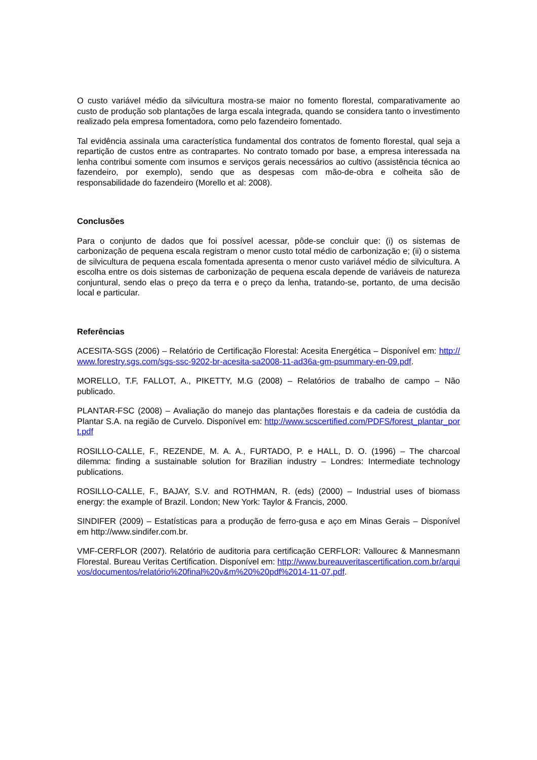O custo variável médio da silvicultura mostra-se maior no fomento florestal, comparativamente ao custo de produção sob plantações de larga escala integrada, quando se considera tanto o investimento realizado pela empresa fomentadora, como pelo fazendeiro fomentado.
Tal evidência assinala uma característica fundamental dos contratos de fomento florestal, qual seja a repartição de custos entre as contrapartes. No contrato tomado por base, a empresa interessada na lenha contribui somente com insumos e serviços gerais necessários ao cultivo (assistência técnica ao fazendeiro, por exemplo), sendo que as despesas com mão-de-obra e colheita são de responsabilidade do fazendeiro (Morello et al: 2008).
Conclusões
Para o conjunto de dados que foi possível acessar, pôde-se concluir que: (i) os sistemas de carbonização de pequena escala registram o menor custo total médio de carbonização e; (ii) o sistema de silvicultura de pequena escala fomentada apresenta o menor custo variável médio de silvicultura. A escolha entre os dois sistemas de carbonização de pequena escala depende de variáveis de natureza conjuntural, sendo elas o preço da terra e o preço da lenha, tratando-se, portanto, de uma decisão local e particular.
Referências
ACESITA-SGS (2006) – Relatório de Certificação Florestal: Acesita Energética – Disponível em: http://www.forestry.sgs.com/sgs-ssc-9202-br-acesita-sa2008-11-ad36a-gm-psummary-en-09.pdf.
MORELLO, T.F, FALLOT, A., PIKETTY, M.G (2008) – Relatórios de trabalho de campo – Não publicado.
PLANTAR-FSC (2008) – Avaliação do manejo das plantações florestais e da cadeia de custódia da Plantar S.A. na região de Curvelo. Disponível em: http://www.scscertified.com/PDFS/forest_plantar_port.pdf
ROSILLO-CALLE, F., REZENDE, M. A. A., FURTADO, P. e HALL, D. O. (1996) – The charcoal dilemma: finding a sustainable solution for Brazilian industry – Londres: Intermediate technology publications.
ROSILLO-CALLE, F., BAJAY, S.V. and ROTHMAN, R. (eds) (2000) – Industrial uses of biomass energy: the example of Brazil. London; New York: Taylor & Francis, 2000.
SINDIFER (2009) – Estatísticas para a produção de ferro-gusa e aço em Minas Gerais – Disponível em http://www.sindifer.com.br.
VMF-CERFLOR (2007). Relatório de auditoria para certificação CERFLOR: Vallourec & Mannesmann Florestal. Bureau Veritas Certification. Disponível em: http://www.bureauveritascertification.com.br/arquivos/documentos/relatório%20final%20v&m%20%20pdf%2014-11-07.pdf.